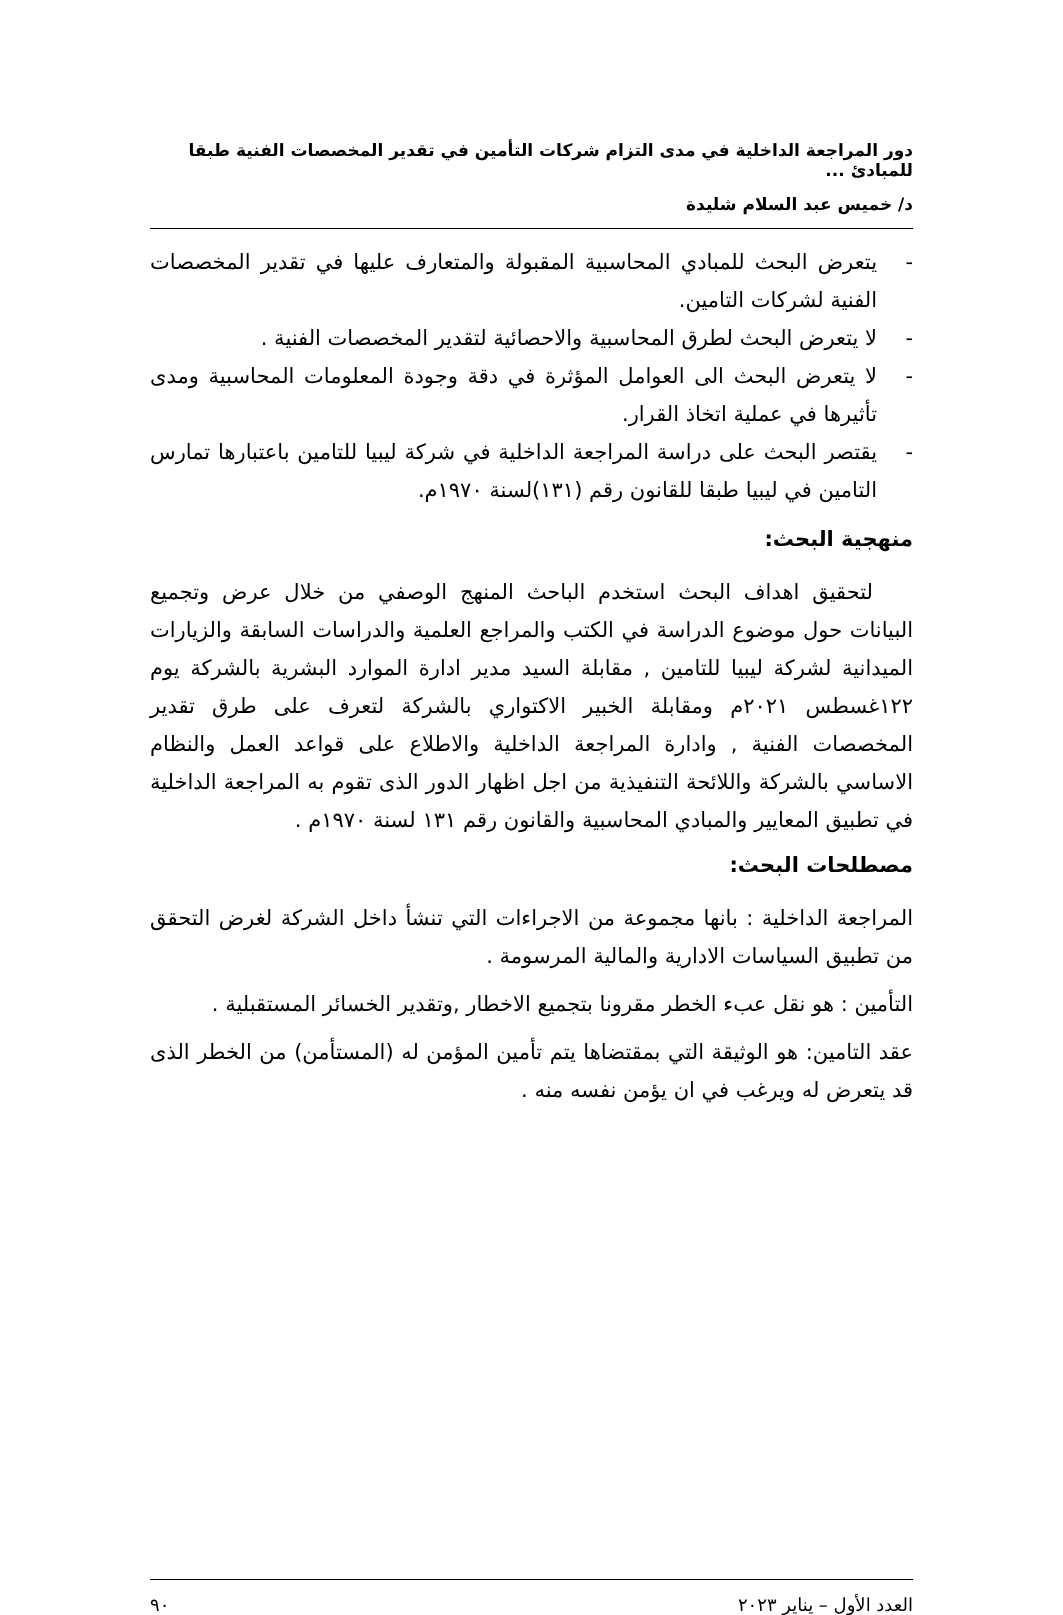دور المراجعة الداخلية في مدى التزام شركات التأمين في تقدير المخصصات الفنية طبقا للمبادئ ...
د/ خميس عبد السلام شليدة
- يتعرض البحث للمبادي المحاسبية المقبولة والمتعارف عليها في تقدير المخصصات الفنية لشركات التامين.
- لا يتعرض البحث لطرق المحاسبية والاحصائية لتقدير المخصصات الفنية .
- لا يتعرض البحث الى العوامل المؤثرة في دقة وجودة المعلومات المحاسبية ومدى تأثيرها في عملية اتخاذ القرار.
- يقتصر البحث على دراسة المراجعة الداخلية في شركة ليبيا للتامين باعتبارها تمارس التامين في ليبيا طبقا للقانون رقم (١٣١)لسنة ١٩٧٠م.
منهجية البحث:
لتحقيق اهداف البحث استخدم الباحث المنهج الوصفي من خلال عرض وتجميع البيانات حول موضوع الدراسة في الكتب والمراجع العلمية والدراسات السابقة والزيارات الميدانية لشركة ليبيا للتامين , مقابلة السيد مدير ادارة الموارد البشرية بالشركة يوم ١٢٢غسطس ٢٠٢١م ومقابلة الخبير الاكتواري بالشركة لتعرف على طرق تقدير المخصصات الفنية , وادارة المراجعة الداخلية والاطلاع على قواعد العمل والنظام الاساسي بالشركة واللائحة التنفيذية من اجل اظهار الدور الذى تقوم به المراجعة الداخلية في تطبيق المعايير والمبادي المحاسبية والقانون رقم ١٣١ لسنة ١٩٧٠م .
مصطلحات البحث:
المراجعة الداخلية : بانها مجموعة من الاجراءات التي تنشأ داخل الشركة لغرض التحقق من تطبيق السياسات الادارية والمالية المرسومة .
التأمين : هو نقل عبء الخطر مقرونا بتجميع الاخطار ,وتقدير الخسائر المستقبلية .
عقد التامين: هو الوثيقة التي بمقتضاها يتم تأمين المؤمن له (المستأمن) من الخطر الذى قد يتعرض له ويرغب في ان يؤمن نفسه منه .
العدد الأول – يناير ٢٠٢٣ ٩٠